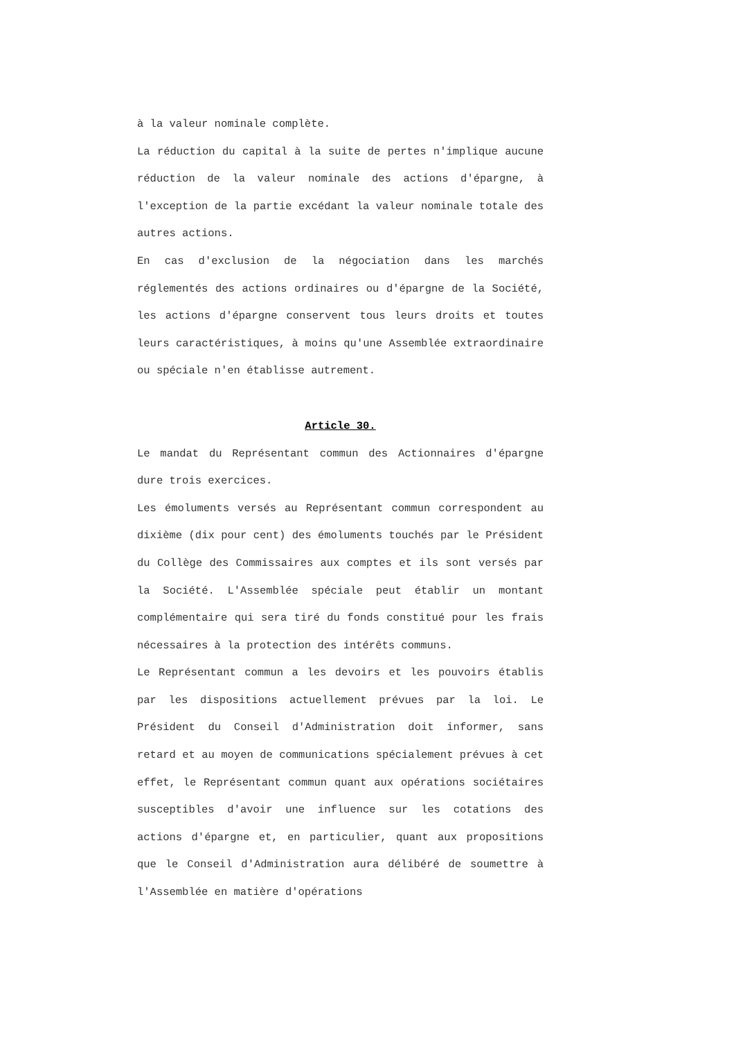à la valeur nominale complète.
La réduction du capital à la suite de pertes n'implique aucune réduction de la valeur nominale des actions d'épargne, à l'exception de la partie excédant la valeur nominale totale des autres actions.
En cas d'exclusion de la négociation dans les marchés réglementés des actions ordinaires ou d'épargne de la Société, les actions d'épargne conservent tous leurs droits et toutes leurs caractéristiques, à moins qu'une Assemblée extraordinaire ou spéciale n'en établisse autrement.
Article 30.
Le mandat du Représentant commun des Actionnaires d'épargne dure trois exercices.
Les émoluments versés au Représentant commun correspondent au dixième (dix pour cent) des émoluments touchés par le Président du Collège des Commissaires aux comptes et ils sont versés par la Société. L'Assemblée spéciale peut établir un montant complémentaire qui sera tiré du fonds constitué pour les frais nécessaires à la protection des intérêts communs.
Le Représentant commun a les devoirs et les pouvoirs établis par les dispositions actuellement prévues par la loi. Le Président du Conseil d'Administration doit informer, sans retard et au moyen de communications spécialement prévues à cet effet, le Représentant commun quant aux opérations sociétaires susceptibles d'avoir une influence sur les cotations des actions d'épargne et, en particulier, quant aux propositions que le Conseil d'Administration aura délibéré de soumettre à l'Assemblée en matière d'opérations